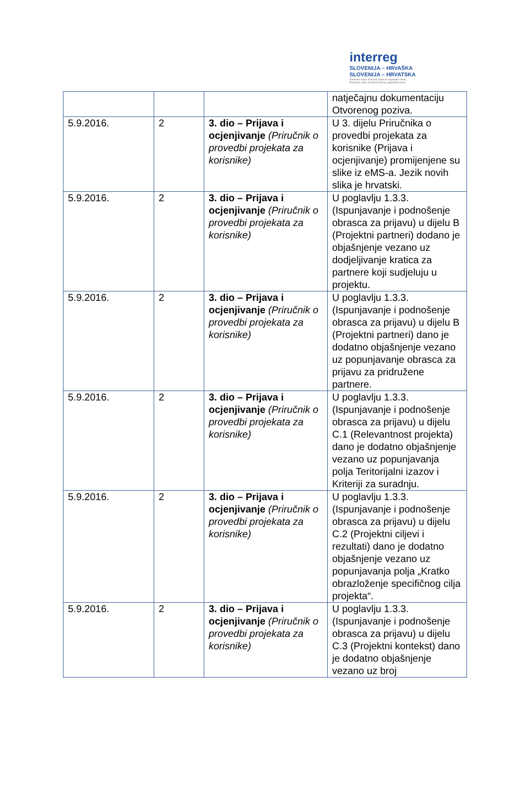interreg
SLOVENIJA – HRVAŠKA
SLOVENIJA – HRVATSKA
Evropska unija | Evropski sklad za regionalni razvoj
Europska unija | Europski fond za regionalni razvoj
| | | | natječajnu dokumentaciju Otvorenog poziva. |
| 5.9.2016. | 2 | 3. dio – Prijava i ocjenjivanje (Priručnik o provedbi projekata za korisnike) | U 3. dijelu Priručnika o provedbi projekata za korisnike (Prijava i ocjenjivanje) promijenjene su slike iz eMS-a. Jezik novih slika je hrvatski. |
| 5.9.2016. | 2 | 3. dio – Prijava i ocjenjivanje (Priručnik o provedbi projekata za korisnike) | U poglavlju 1.3.3. (Ispunjavanje i podnošenje obrasca za prijavu) u dijelu B (Projektni partneri) dodano je objašnjenje vezano uz dodjeljivanje kratica za partnere koji sudjeluju u projektu. |
| 5.9.2016. | 2 | 3. dio – Prijava i ocjenjivanje (Priručnik o provedbi projekata za korisnike) | U poglavlju 1.3.3. (Ispunjavanje i podnošenje obrasca za prijavu) u dijelu B (Projektni partneri) dano je dodatno objašnjenje vezano uz popunjavanje obrasca za prijavu za pridružene partnere. |
| 5.9.2016. | 2 | 3. dio – Prijava i ocjenjivanje (Priručnik o provedbi projekata za korisnike) | U poglavlju 1.3.3. (Ispunjavanje i podnošenje obrasca za prijavu) u dijelu C.1 (Relevantnost projekta) dano je dodatno objašnjenje vezano uz popunjavanja polja Teritorijalni izazov i Kriteriji za suradnju. |
| 5.9.2016. | 2 | 3. dio – Prijava i ocjenjivanje (Priručnik o provedbi projekata za korisnike) | U poglavlju 1.3.3. (Ispunjavanje i podnošenje obrasca za prijavu) u dijelu C.2 (Projektni ciljevi i rezultati) dano je dodatno objašnjenje vezano uz popunjavanja polja „Kratko obrazloženje specifičnog cilja projekta“. |
| 5.9.2016. | 2 | 3. dio – Prijava i ocjenjivanje (Priručnik o provedbi projekata za korisnike) | U poglavlju 1.3.3. (Ispunjavanje i podnošenje obrasca za prijavu) u dijelu C.3 (Projektni kontekst) dano je dodatno objašnjenje vezano uz broj |